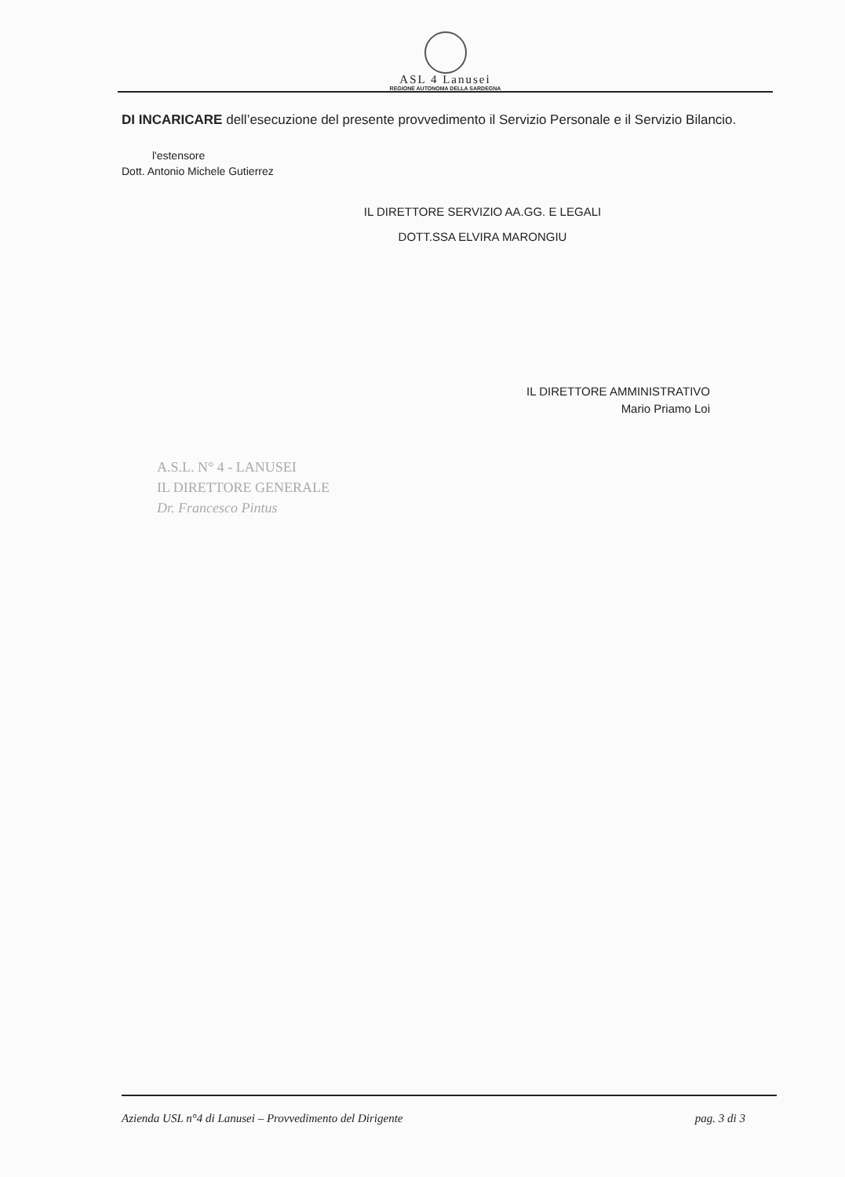ASL 4 Lanusei
REGIONE AUTONOMA DELLA SARDEGNA
DI INCARICARE dell’esecuzione del presente provvedimento il Servizio Personale e il Servizio Bilancio.
l'estensore
Dott. Antonio Michele Gutierrez
IL DIRETTORE SERVIZIO AA.GG. E LEGALI
DOTT.SSA ELVIRA MARONGIU
IL DIRETTORE AMMINISTRATIVO
Mario Priamo Loi
A.S.L. N° 4 - LANUSEI
IL DIRETTORE GENERALE
Dr. Francesco Pintus
Azienda USL n°4 di Lanusei – Provvedimento del Dirigente pag. 3 di 3